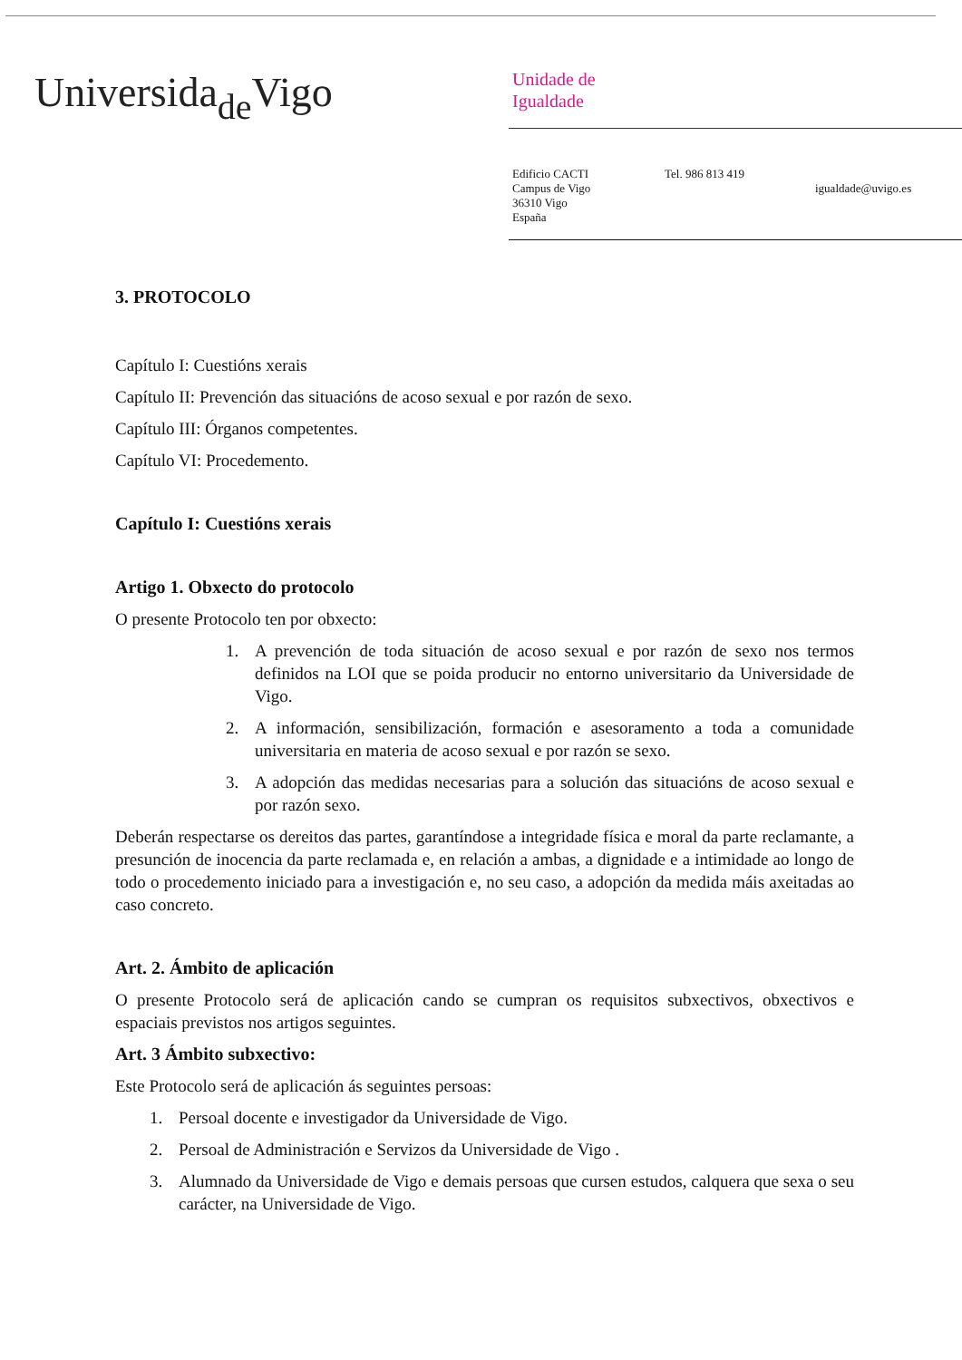Universida<sub>de</sub>Vigo
Unidade de
Igualdade
Edificio CACTI
Campus de Vigo
36310 Vigo
España
Tel. 986 813 419
igualdade@uvigo.es
3. PROTOCOLO
Capítulo I: Cuestións xerais
Capítulo II: Prevención das situacións de acoso sexual e por razón de sexo.
Capítulo III: Órganos competentes.
Capítulo VI: Procedemento.
Capítulo I: Cuestións xerais
Artigo 1. Obxecto do protocolo
O presente Protocolo ten por obxecto:
1. A prevención de toda situación de acoso sexual e por razón de sexo nos termos definidos na LOI que se poida producir no entorno universitario da Universidade de Vigo.
2. A información, sensibilización, formación e asesoramento a toda a comunidade universitaria en materia de acoso sexual e por razón se sexo.
3. A adopción das medidas necesarias para a solución das situacións de acoso sexual e por razón sexo.
Deberán respectarse os dereitos das partes, garantíndose a integridade física e moral da parte reclamante, a presunción de inocencia da parte reclamada e, en relación a ambas, a dignidade e a intimidade ao longo de todo o procedemento iniciado para a investigación e, no seu caso, a adopción da medida máis axeitadas ao caso concreto.
Art. 2. Ámbito de aplicación
O presente Protocolo será de aplicación cando se cumpran os requisitos subxectivos, obxectivos e espaciais previstos nos artigos seguintes.
Art. 3 Ámbito subxectivo:
Este Protocolo será de aplicación ás seguintes persoas:
1. Persoal docente e investigador da Universidade de Vigo.
2. Persoal de Administración e Servizos da Universidade de Vigo .
3. Alumnado da Universidade de Vigo e demais persoas que cursen estudos, calquera que sexa o seu carácter, na Universidade de Vigo.